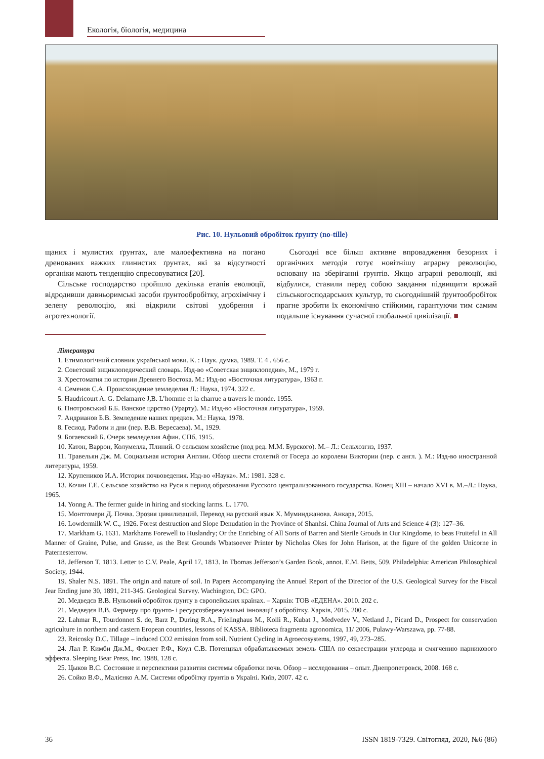Екологія, біологія, медицина
Рис. 10. Нульовий обробіток ґрунту (no-tille)
щаних і мулистих ґрунтах, але малоефективна на погано дренованих важких глинистих ґрунтах, які за відсутності органіки мають тенденцію спресовуватися [20].
Сільське господарство пройшло декілька етапів еволюції, відродивши давньоримські засоби ґрунтообробітку, агрохімічну і зелену революцію, які відкрили світові удобрення і агротехнології.
Сьогодні все більш активне впровадження безорних і органічних методів готує новітнішу аграрну революцію, основану на зберіганні ґрунтів. Якщо аграрні революції, які відбулися, ставили перед собою завдання підвищити врожай сільськогосподарських культур, то сьогоднішній ґрунтообробіток прагне зробити їх економічно стійкими, гарантуючи тим самим подальше існування сучасної глобальної цивілізації. ■
Література
1. Етимологічний словник української мови. К. : Наук. думка, 1989. Т. 4 . 656 с.
2. Советский энциклопедический словарь. Изд-во «Советская энциклопедия», М., 1979 г.
3. Хрестоматия по истории Древнего Востока. М.: Изд-во «Восточная литуратура», 1963 г.
4. Семенов С.А. Происхождение земледелия Л.: Наука, 1974. 322 с.
5. Haudricourt A. G. Delamarre J,B. L’homme et la charrue a travers le monde. 1955.
6. Пнотровський Б.Б. Ванское царство (Урарту). М.: Изд-во «Восточная литуратура», 1959.
7. Андрианов Б.В. Земледение наших предков. М.: Наука, 1978.
8. Гесиод. Работи и дни (пер. В.В. Вересаева). М., 1929.
9. Богаевский Б. Очерк земледелия Афин. СПб, 1915.
10. Катон, Варрон, Колумелла, Плиний. О сельском хозяйстве (под ред. М.М. Бурского). М.– Л.: Сельхозгиз, 1937.
11. Травельян Дж. М. Социальная история Англии. Обзор шести столетий от Госера до королеви Виктории (пер. с англ. ). М.: Изд-во иностранной литературы, 1959.
12. Крупеников И.А. История почвоведения. Изд-во «Наука». М.: 1981. 328 с.
13. Кочин Г.Е. Сельское хозяйство на Руси в период образования Русского централизованного государства. Конец XIII – начало XVI в. М.–Л.: Наука, 1965.
14. Yonng A. The fermer guide in hiring and stocking larms. L. 1770.
15. Монтгомери Д. Почва. Эрозия цивилизаций. Перевод на русский язык Х. Муминджанова. Анкара, 2015.
16. Lowdermilk W. C., 1926. Forest destruction and Slope Denudation in the Province of Shanhsi. China Journal of Arts and Science 4 (3): 127–36.
17. Markham G. 1631. Markhams Forewell to Huslandry; Or the Enricbing of All Sorts of Barren and Sterile Grouds in Our Kingdome, to beas Fruiteful in All Manner of Graine, Pulse, and Grasse, as the Best Grounds Wbatsoever Printer by Nicholas Okes for John Harison, at the figure of the golden Unicorne in Paternesterrow.
18. Jefferson T. 1813. Letter to C.V. Peale, April 17, 1813. In Tbomas Jefferson’s Garden Book, annot. E.M. Betts, 509. Philadelphia: American Philosophical Society, 1944.
19. Shaler N.S. 1891. The origin and nature of soil. In Papers Accompanying the Annuel Report of the Director of the U.S. Geological Survey for the Fiscal Jear Ending june 30, 1891, 211-345. Geological Survey. Wachington, DC: GPO.
20. Медведєв В.В. Нульовий обробіток ґрунту в європейських країнах. – Харків: ТОВ «ЕДЕНА». 2010. 202 с.
21. Медведєв В.В. Фермеру про ґрунто- і ресурсозбережувальні інновації з обробітку. Харків, 2015. 200 с.
22. Lahmar R., Tourdonnet S. de, Barz P., During R.A., Frielinghaus M., Kolli R., Kubat J., Medvedev V., Netland J., Picard D., Prospect for conservation agriculture in northern and castern Eropean countries, lessons of KASSA. Biblioteca fragmenta agronomica, 11/ 2006, Pulawy-Warszawa, pp. 77-88.
23. Reicosky D.C. Tillage – induced CO2 emission from soil. Nutrient Cycling in Agroecosystems, 1997, 49, 273–285.
24. Лал Р. Кимби Дж.М., Фоллет Р.Ф., Коул С.В. Потенциал обрабатываемых земель США по секвестрации углерода и смягчению парникового эффекта. Sleeping Bear Press, Inc. 1988, 128 с.
25. Цыков В.С. Состояние и перспективи развития системы обработки почв. Обзор – исследования – опыт. Днепропетровск, 2008. 168 с.
26. Сойко В.Ф., Малієнко А.М. Системи обробітку ґрунтів в Україні. Київ, 2007. 42 с.
36 ISSN 1819-7329. Світогляд, 2020, №6 (86)